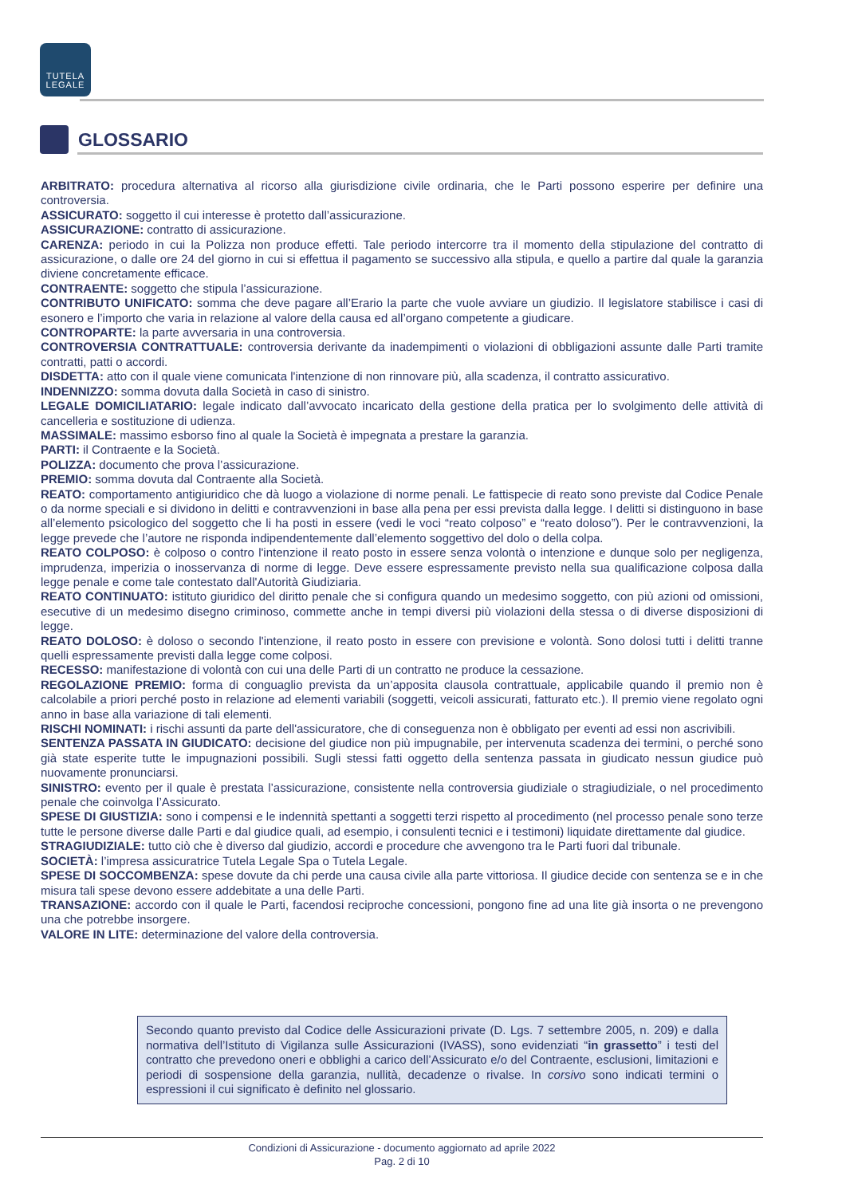TUTELA
LEGALE
GLOSSARIO
ARBITRATO: procedura alternativa al ricorso alla giurisdizione civile ordinaria, che le Parti possono esperire per definire una controversia.
ASSICURATO: soggetto il cui interesse è protetto dall’assicurazione.
ASSICURAZIONE: contratto di assicurazione.
CARENZA: periodo in cui la Polizza non produce effetti. Tale periodo intercorre tra il momento della stipulazione del contratto di assicurazione, o dalle ore 24 del giorno in cui si effettua il pagamento se successivo alla stipula, e quello a partire dal quale la garanzia diviene concretamente efficace.
CONTRAENTE: soggetto che stipula l’assicurazione.
CONTRIBUTO UNIFICATO: somma che deve pagare all’Erario la parte che vuole avviare un giudizio. Il legislatore stabilisce i casi di esonero e l’importo che varia in relazione al valore della causa ed all’organo competente a giudicare.
CONTROPARTE: la parte avversaria in una controversia.
CONTROVERSIA CONTRATTUALE: controversia derivante da inadempimenti o violazioni di obbligazioni assunte dalle Parti tramite contratti, patti o accordi.
DISDETTA: atto con il quale viene comunicata l'intenzione di non rinnovare più, alla scadenza, il contratto assicurativo.
INDENNIZZO: somma dovuta dalla Società in caso di sinistro.
LEGALE DOMICILIATARIO: legale indicato dall’avvocato incaricato della gestione della pratica per lo svolgimento delle attività di cancelleria e sostituzione di udienza.
MASSIMALE: massimo esborso fino al quale la Società è impegnata a prestare la garanzia.
PARTI: il Contraente e la Società.
POLIZZA: documento che prova l’assicurazione.
PREMIO: somma dovuta dal Contraente alla Società.
REATO: comportamento antigiuridico che dà luogo a violazione di norme penali. Le fattispecie di reato sono previste dal Codice Penale o da norme speciali e si dividono in delitti e contravvenzioni in base alla pena per essi prevista dalla legge. I delitti si distinguono in base all’elemento psicologico del soggetto che li ha posti in essere (vedi le voci “reato colposo” e “reato doloso”). Per le contravvenzioni, la legge prevede che l’autore ne risponda indipendentemente dall’elemento soggettivo del dolo o della colpa.
REATO COLPOSO: è colposo o contro l'intenzione il reato posto in essere senza volontà o intenzione e dunque solo per negligenza, imprudenza, imperizia o inosservanza di norme di legge. Deve essere espressamente previsto nella sua qualificazione colposa dalla legge penale e come tale contestato dall'Autorità Giudiziaria.
REATO CONTINUATO: istituto giuridico del diritto penale che si configura quando un medesimo soggetto, con più azioni od omissioni, esecutive di un medesimo disegno criminoso, commette anche in tempi diversi più violazioni della stessa o di diverse disposizioni di legge.
REATO DOLOSO: è doloso o secondo l'intenzione, il reato posto in essere con previsione e volontà. Sono dolosi tutti i delitti tranne quelli espressamente previsti dalla legge come colposi.
RECESSO: manifestazione di volontà con cui una delle Parti di un contratto ne produce la cessazione.
REGOLAZIONE PREMIO: forma di conguaglio prevista da un’apposita clausola contrattuale, applicabile quando il premio non è calcolabile a priori perché posto in relazione ad elementi variabili (soggetti, veicoli assicurati, fatturato etc.). Il premio viene regolato ogni anno in base alla variazione di tali elementi.
RISCHI NOMINATI: i rischi assunti da parte dell'assicuratore, che di conseguenza non è obbligato per eventi ad essi non ascrivibili.
SENTENZA PASSATA IN GIUDICATO: decisione del giudice non più impugnabile, per intervenuta scadenza dei termini, o perché sono già state esperite tutte le impugnazioni possibili. Sugli stessi fatti oggetto della sentenza passata in giudicato nessun giudice può nuovamente pronunciarsi.
SINISTRO: evento per il quale è prestata l’assicurazione, consistente nella controversia giudiziale o stragiudiziale, o nel procedimento penale che coinvolga l’Assicurato.
SPESE DI GIUSTIZIA: sono i compensi e le indennità spettanti a soggetti terzi rispetto al procedimento (nel processo penale sono terze tutte le persone diverse dalle Parti e dal giudice quali, ad esempio, i consulenti tecnici e i testimoni) liquidate direttamente dal giudice.
STRAGIUDIZIALE: tutto ciò che è diverso dal giudizio, accordi e procedure che avvengono tra le Parti fuori dal tribunale.
SOCIETÀ: l’impresa assicuratrice Tutela Legale Spa o Tutela Legale.
SPESE DI SOCCOMBENZA: spese dovute da chi perde una causa civile alla parte vittoriosa. Il giudice decide con sentenza se e in che misura tali spese devono essere addebitate a una delle Parti.
TRANSAZIONE: accordo con il quale le Parti, facendosi reciproche concessioni, pongono fine ad una lite già insorta o ne prevengono una che potrebbe insorgere.
VALORE IN LITE: determinazione del valore della controversia.
Secondo quanto previsto dal Codice delle Assicurazioni private (D. Lgs. 7 settembre 2005, n. 209) e dalla normativa dell’Istituto di Vigilanza sulle Assicurazioni (IVASS), sono evidenziati “in grassetto” i testi del contratto che prevedono oneri e obblighi a carico dell’Assicurato e/o del Contraente, esclusioni, limitazioni e periodi di sospensione della garanzia, nullità, decadenze o rivalse. In corsivo sono indicati termini o espressioni il cui significato è definito nel glossario.
Condizioni di Assicurazione - documento aggiornato ad aprile 2022
Pag. 2 di 10